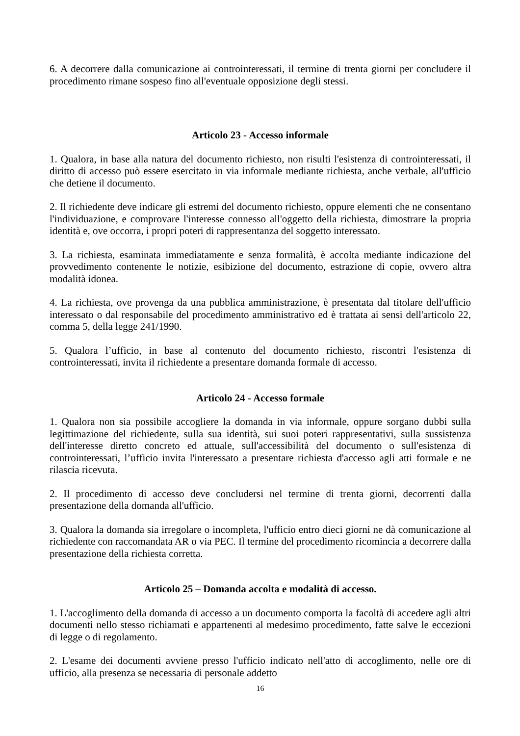6. A decorrere dalla comunicazione ai controinteressati, il termine di trenta giorni per concludere il procedimento rimane sospeso fino all'eventuale opposizione degli stessi.
Articolo 23 - Accesso informale
1. Qualora, in base alla natura del documento richiesto, non risulti l'esistenza di controinteressati, il diritto di accesso può essere esercitato in via informale mediante richiesta, anche verbale, all'ufficio che detiene il documento.
2. Il richiedente deve indicare gli estremi del documento richiesto, oppure elementi che ne consentano l'individuazione, e comprovare l'interesse connesso all'oggetto della richiesta, dimostrare la propria identità e, ove occorra, i propri poteri di rappresentanza del soggetto interessato.
3. La richiesta, esaminata immediatamente e senza formalità, è accolta mediante indicazione del provvedimento contenente le notizie, esibizione del documento, estrazione di copie, ovvero altra modalità idonea.
4. La richiesta, ove provenga da una pubblica amministrazione, è presentata dal titolare dell'ufficio interessato o dal responsabile del procedimento amministrativo ed è trattata ai sensi dell'articolo 22, comma 5, della legge 241/1990.
5. Qualora l’ufficio, in base al contenuto del documento richiesto, riscontri l'esistenza di controinteressati, invita il richiedente a presentare domanda formale di accesso.
Articolo 24 - Accesso formale
1. Qualora non sia possibile accogliere la domanda in via informale, oppure sorgano dubbi sulla legittimazione del richiedente, sulla sua identità, sui suoi poteri rappresentativi, sulla sussistenza dell'interesse diretto concreto ed attuale, sull'accessibilità del documento o sull'esistenza di controinteressati, l’ufficio invita l'interessato a presentare richiesta d'accesso agli atti formale e ne rilascia ricevuta.
2. Il procedimento di accesso deve concludersi nel termine di trenta giorni, decorrenti dalla presentazione della domanda all'ufficio.
3. Qualora la domanda sia irregolare o incompleta, l'ufficio entro dieci giorni ne dà comunicazione al richiedente con raccomandata AR o via PEC. Il termine del procedimento ricomincia a decorrere dalla presentazione della richiesta corretta.
Articolo 25 – Domanda accolta e modalità di accesso.
1. L'accoglimento della domanda di accesso a un documento comporta la facoltà di accedere agli altri documenti nello stesso richiamati e appartenenti al medesimo procedimento, fatte salve le eccezioni di legge o di regolamento.
2. L'esame dei documenti avviene presso l'ufficio indicato nell'atto di accoglimento, nelle ore di ufficio, alla presenza se necessaria di personale addetto
16